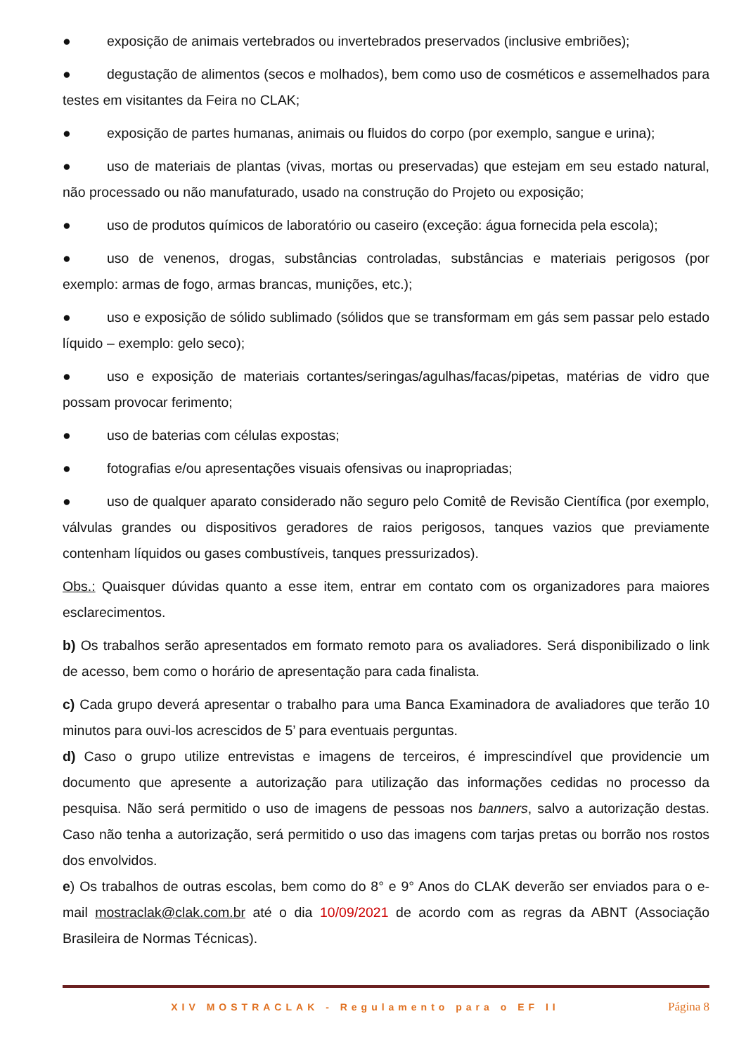● exposição de animais vertebrados ou invertebrados preservados (inclusive embriões);
● degustação de alimentos (secos e molhados), bem como uso de cosméticos e assemelhados para testes em visitantes da Feira no CLAK;
● exposição de partes humanas, animais ou fluidos do corpo (por exemplo, sangue e urina);
● uso de materiais de plantas (vivas, mortas ou preservadas) que estejam em seu estado natural, não processado ou não manufaturado, usado na construção do Projeto ou exposição;
● uso de produtos químicos de laboratório ou caseiro (exceção: água fornecida pela escola);
● uso de venenos, drogas, substâncias controladas, substâncias e materiais perigosos (por exemplo: armas de fogo, armas brancas, munições, etc.);
● uso e exposição de sólido sublimado (sólidos que se transformam em gás sem passar pelo estado líquido – exemplo: gelo seco);
● uso e exposição de materiais cortantes/seringas/agulhas/facas/pipetas, matérias de vidro que possam provocar ferimento;
● uso de baterias com células expostas;
● fotografias e/ou apresentações visuais ofensivas ou inapropriadas;
● uso de qualquer aparato considerado não seguro pelo Comitê de Revisão Científica (por exemplo, válvulas grandes ou dispositivos geradores de raios perigosos, tanques vazios que previamente contenham líquidos ou gases combustíveis, tanques pressurizados).
Obs.: Quaisquer dúvidas quanto a esse item, entrar em contato com os organizadores para maiores esclarecimentos.
b) Os trabalhos serão apresentados em formato remoto para os avaliadores. Será disponibilizado o link de acesso, bem como o horário de apresentação para cada finalista.
c) Cada grupo deverá apresentar o trabalho para uma Banca Examinadora de avaliadores que terão 10 minutos para ouvi-los acrescidos de 5’ para eventuais perguntas.
d) Caso o grupo utilize entrevistas e imagens de terceiros, é imprescindível que providencie um documento que apresente a autorização para utilização das informações cedidas no processo da pesquisa. Não será permitido o uso de imagens de pessoas nos banners, salvo a autorização destas. Caso não tenha a autorização, será permitido o uso das imagens com tarjas pretas ou borrão nos rostos dos envolvidos.
e) Os trabalhos de outras escolas, bem como do 8° e 9° Anos do CLAK deverão ser enviados para o e-mail mostraclak@clak.com.br até o dia 10/09/2021 de acordo com as regras da ABNT (Associação Brasileira de Normas Técnicas).
XIV MOSTRACLAK - Regulamento para o EF II Página 8